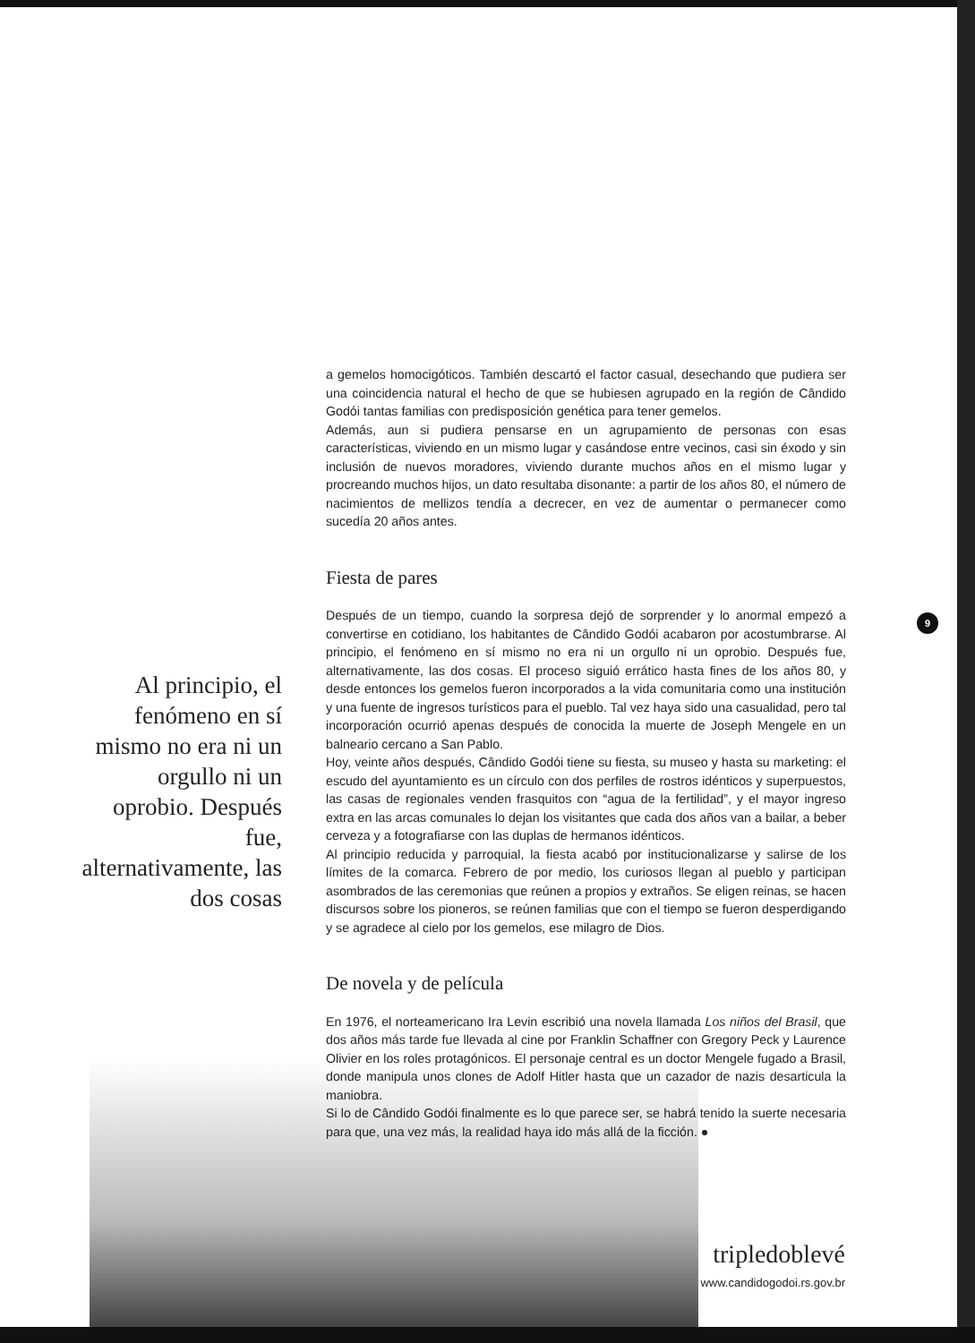a gemelos homocigóticos. También descartó el factor casual, desechando que pudiera ser una coincidencia natural el hecho de que se hubiesen agrupado en la región de Cândido Godói tantas familias con predisposición genética para tener gemelos.
Además, aun si pudiera pensarse en un agrupamiento de personas con esas características, viviendo en un mismo lugar y casándose entre vecinos, casi sin éxodo y sin inclusión de nuevos moradores, viviendo durante muchos años en el mismo lugar y procreando muchos hijos, un dato resultaba disonante: a partir de los años 80, el número de nacimientos de mellizos tendía a decrecer, en vez de aumentar o permanecer como sucedía 20 años antes.
Fiesta de pares
Después de un tiempo, cuando la sorpresa dejó de sorprender y lo anormal empezó a convertirse en cotidiano, los habitantes de Cândido Godói acabaron por acostumbrarse. Al principio, el fenómeno en sí mismo no era ni un orgullo ni un oprobio. Después fue, alternativamente, las dos cosas. El proceso siguió errático hasta fines de los años 80, y desde entonces los gemelos fueron incorporados a la vida comunitaria como una institución y una fuente de ingresos turísticos para el pueblo. Tal vez haya sido una casualidad, pero tal incorporación ocurrió apenas después de conocida la muerte de Joseph Mengele en un balneario cercano a San Pablo.
Hoy, veinte años después, Cândido Godói tiene su fiesta, su museo y hasta su marketing: el escudo del ayuntamiento es un círculo con dos perfiles de rostros idénticos y superpuestos, las casas de regionales venden frasquitos con “agua de la fertilidad”, y el mayor ingreso extra en las arcas comunales lo dejan los visitantes que cada dos años van a bailar, a beber cerveza y a fotografiarse con las duplas de hermanos idénticos.
Al principio reducida y parroquial, la fiesta acabó por institucionalizarse y salirse de los límites de la comarca. Febrero de por medio, los curiosos llegan al pueblo y participan asombrados de las ceremonias que reúnen a propios y extraños. Se eligen reinas, se hacen discursos sobre los pioneros, se reúnen familias que con el tiempo se fueron desperdigando y se agradece al cielo por los gemelos, ese milagro de Dios.
De novela y de película
En 1976, el norteamericano Ira Levin escribió una novela llamada Los niños del Brasil, que dos años más tarde fue llevada al cine por Franklin Schaffner con Gregory Peck y Laurence Olivier en los roles protagónicos. El personaje central es un doctor Mengele fugado a Brasil, donde manipula unos clones de Adolf Hitler hasta que un cazador de nazis desarticula la maniobra.
Si lo de Cândido Godói finalmente es lo que parece ser, se habrá tenido la suerte necesaria para que, una vez más, la realidad haya ido más allá de la ficción. ●
Al principio, el fenómeno en sí mismo no era ni un orgullo ni un oprobio. Después fue, alternativamente, las dos cosas
9
tripledoblevé
www.candidogodoi.rs.gov.br